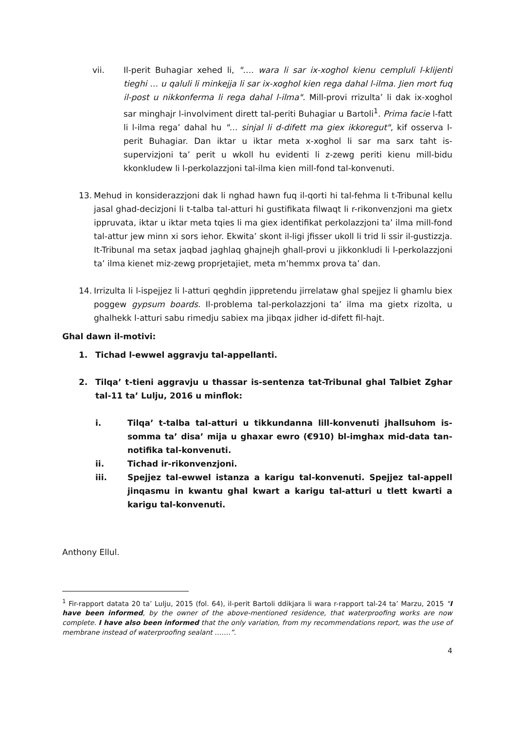vii. Il-perit Buhagiar xehed li, "…. wara li sar ix-xoghol kienu cempluli l-klijenti tieghi … u qaluli li minkejja li sar ix-xoghol kien rega dahal l-ilma. Jien mort fuq il-post u nikkonferma li rega dahal l-ilma". Mill-provi rrizulta’ li dak ix-xoghol sar minghajr l-involviment dirett tal-periti Buhagiar u Bartoli<sup>1</sup>. Prima facie l-fatt li l-ilma rega’ dahal hu "… sinjal li d-difett ma giex ikkoregut", kif osserva l-perit Buhagiar. Dan iktar u iktar meta x-xoghol li sar ma sarx taht is-supervizjoni ta’ perit u wkoll hu evidenti li z-zewg periti kienu mill-bidu kkonkludew li l-perkolazzjoni tal-ilma kien mill-fond tal-konvenuti.
13. Mehud in konsiderazzjoni dak li nghad hawn fuq il-qorti hi tal-fehma li t-Tribunal kellu jasal ghad-decizjoni li t-talba tal-atturi hi gustifikata filwaqt li r-rikonvenzjoni ma gietx ippruvata, iktar u iktar meta tqies li ma giex identifikat perkolazzjoni ta’ ilma mill-fond tal-attur jew minn xi sors iehor. Ekwita’ skont il-ligi jfisser ukoll li trid li ssir il-gustizzja. It-Tribunal ma setax jaqbad jaghlaq ghajnejh ghall-provi u jikkonkludi li l-perkolazzjoni ta’ ilma kienet miz-zewg proprjetajiet, meta m’hemmx prova ta’ dan.
14. Irrizulta li l-ispejjez li l-atturi qeghdin jippretendu jirrelataw ghal spejjez li ghamlu biex poggew gypsum boards. Il-problema tal-perkolazzjoni ta’ ilma ma gietx rizolta, u ghalhekk l-atturi sabu rimedju sabiex ma jibqax jidher id-difett fil-hajt.
Ghal dawn il-motivi:
1. Tichad l-ewwel aggravju tal-appellanti.
2. Tilqa’ t-tieni aggravju u thassar is-sentenza tat-Tribunal ghal Talbiet Zghar tal-11 ta’ Lulju, 2016 u minflok:
i. Tilqa’ t-talba tal-atturi u tikkundanna lill-konvenuti jhallsuhom is-somma ta’ disa’ mija u ghaxar ewro (€910) bl-imghax mid-data tan-notifika tal-konvenuti.
ii. Tichad ir-rikonvenzjoni.
iii. Spejjez tal-ewwel istanza a karigu tal-konvenuti. Spejjez tal-appell jinqasmu in kwantu ghal kwart a karigu tal-atturi u tlett kwarti a karigu tal-konvenuti.
Anthony Ellul.
<sup>1</sup> Fir-rapport datata 20 ta’ Lulju, 2015 (fol. 64), il-perit Bartoli ddikjara li wara r-rapport tal-24 ta’ Marzu, 2015 "I have been informed, by the owner of the above-mentioned residence, that waterproofing works are now complete. I have also been informed that the only variation, from my recommendations report, was the use of membrane instead of waterproofing sealant …….”.
4